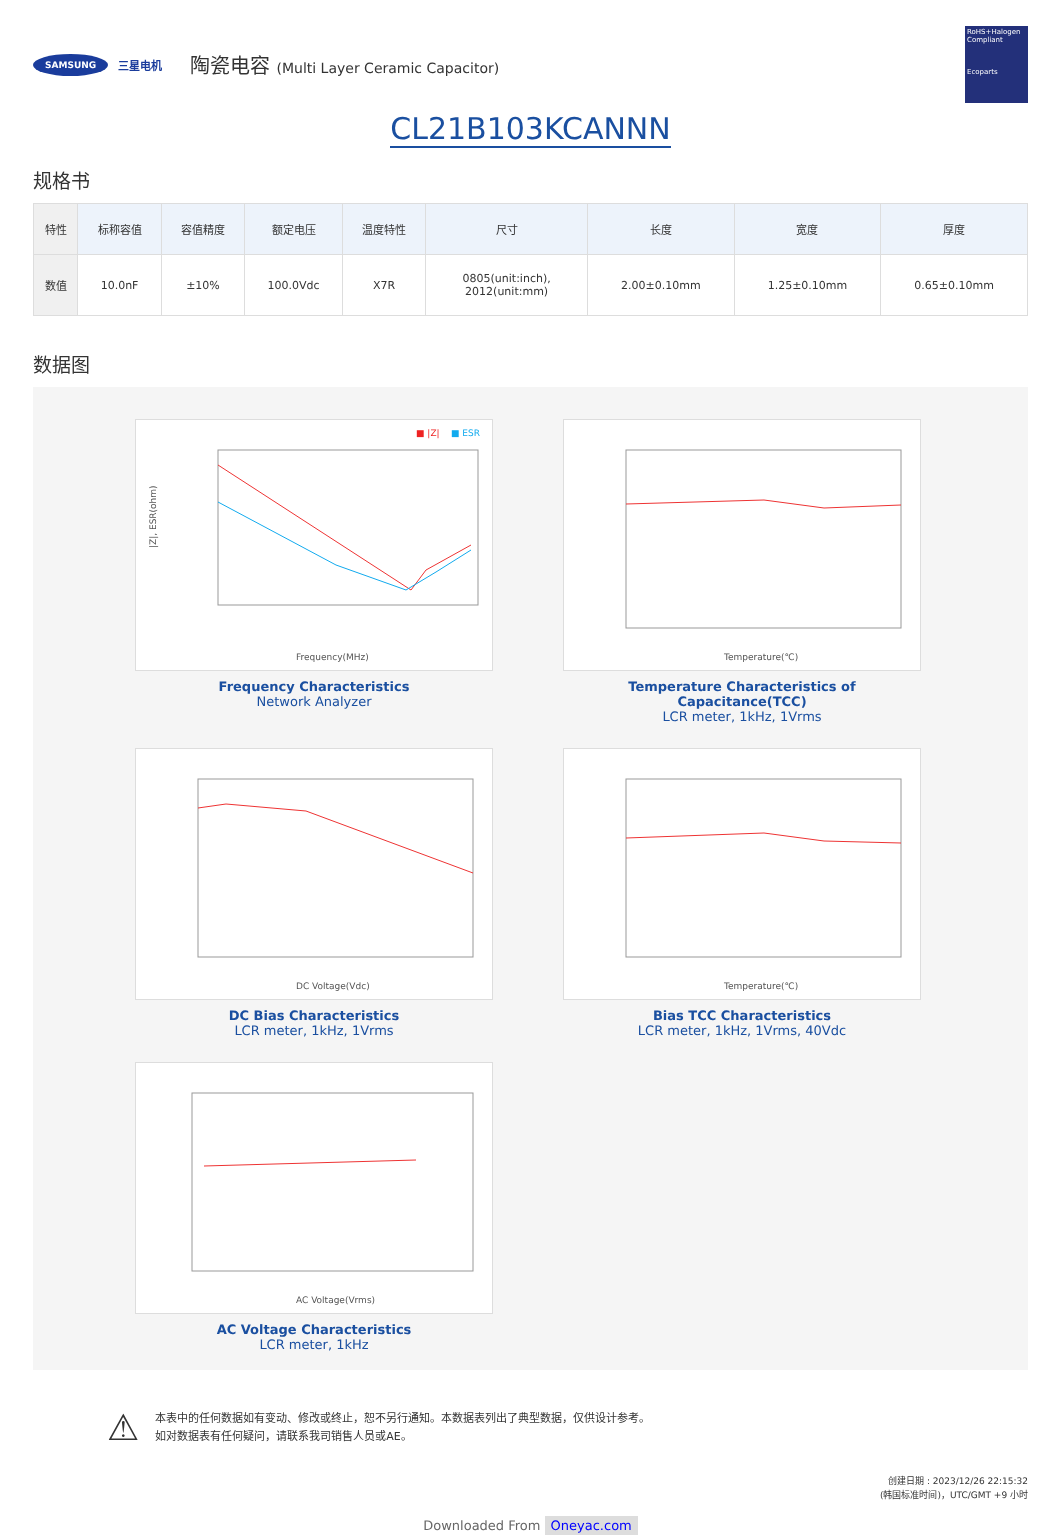SAMSUNG 三星电机 陶瓷电容 (Multi Layer Ceramic Capacitor)
RoHS+Halogen Compliant
Ecoparts
CL21B103KCANNN
规格书
| 特性 | 标称容值 | 容值精度 | 额定电压 | 温度特性 | 尺寸 | 长度 | 宽度 | 厚度 |
| --- | --- | --- | --- | --- | --- | --- | --- | --- |
| 数值 | 10.0nF | ±10% | 100.0Vdc | X7R | 0805(unit:inch), 2012(unit:mm) | 2.00±0.10mm | 1.25±0.10mm | 0.65±0.10mm |
数据图
■ |Z|
■ ESR
Frequency(MHz)
|Z|, ESR(ohm)
Frequency Characteristics
Network Analyzer
Temperature(℃)
Temperature Characteristics of Capacitance(TCC)
LCR meter, 1kHz, 1Vrms
DC Voltage(Vdc)
DC Bias Characteristics
LCR meter, 1kHz, 1Vrms
Temperature(℃)
Bias TCC Characteristics
LCR meter, 1kHz, 1Vrms, 40Vdc
AC Voltage(Vrms)
AC Voltage Characteristics
LCR meter, 1kHz
⚠
本表中的任何数据如有变动、修改或终止，恕不另行通知。本数据表列出了典型数据，仅供设计参考。
如对数据表有任何疑问，请联系我司销售人员或AE。
创建日期 : 2023/12/26 22:15:32
(韩国标准时间)，UTC/GMT +9 小时
Downloaded From Oneyac.com